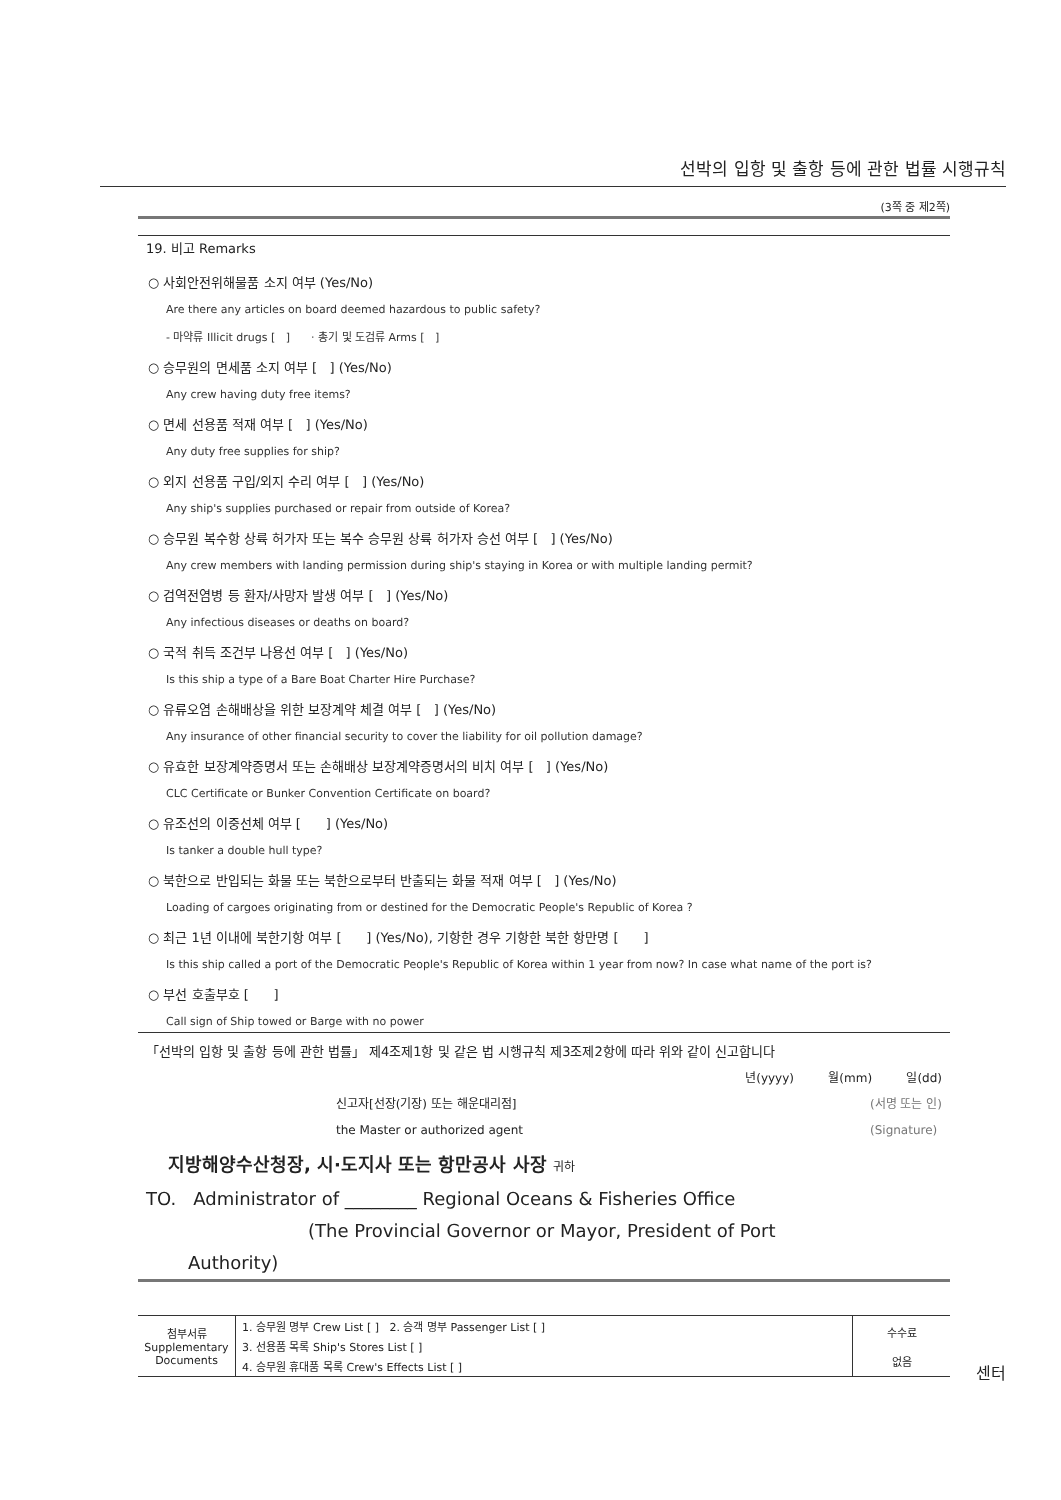선박의 입항 및 출항 등에 관한 법률 시행규칙
(3쪽 중 제2쪽)
19. 비고 Remarks
○ 사회안전위해물품 소지 여부 (Yes/No)
Are there any articles on board deemed hazardous to public safety?
- 마약류 Illicit drugs [ ] · 총기 및 도검류 Arms [ ]
○ 승무원의 면세품 소지 여부 [ ] (Yes/No)
Any crew having duty free items?
○ 면세 선용품 적재 여부 [ ] (Yes/No)
Any duty free supplies for ship?
○ 외지 선용품 구입/외지 수리 여부 [ ] (Yes/No)
Any ship's supplies purchased or repair from outside of Korea?
○ 승무원 복수항 상륙 허가자 또는 복수 승무원 상륙 허가자 승선 여부 [ ] (Yes/No)
Any crew members with landing permission during ship's staying in Korea or with multiple landing permit?
○ 검역전염병 등 환자/사망자 발생 여부 [ ] (Yes/No)
Any infectious diseases or deaths on board?
○ 국적 취득 조건부 나용선 여부 [ ] (Yes/No)
Is this ship a type of a Bare Boat Charter Hire Purchase?
○ 유류오염 손해배상을 위한 보장계약 체결 여부 [ ] (Yes/No)
Any insurance of other financial security to cover the liability for oil pollution damage?
○ 유효한 보장계약증명서 또는 손해배상 보장계약증명서의 비치 여부 [ ] (Yes/No)
CLC Certificate or Bunker Convention Certificate on board?
○ 유조선의 이중선체 여부 [ ] (Yes/No)
Is tanker a double hull type?
○ 북한으로 반입되는 화물 또는 북한으로부터 반출되는 화물 적재 여부 [ ] (Yes/No)
Loading of cargoes originating from or destined for the Democratic People's Republic of Korea ?
○ 최근 1년 이내에 북한기항 여부 [ ] (Yes/No), 기항한 경우 기항한 북한 항만명 [ ]
Is this ship called a port of the Democratic People's Republic of Korea within 1 year from now? In case what name of the port is?
○ 부선 호출부호 [ ]
Call sign of Ship towed or Barge with no power
「선박의 입항 및 출항 등에 관한 법률」 제4조제1항 및 같은 법 시행규칙 제3조제2항에 따라 위와 같이 신고합니다
년(yyyy) 월(mm) 일(dd)
신고자[선장(기장) 또는 해운대리점]
the Master or authorized agent (서명 또는 인)
(Signature)
지방해양수산청장, 시·도지사 또는 항만공사 사장 귀하
TO. Administrator of ________ Regional Oceans & Fisheries Office
(The Provincial Governor or Mayor, President of Port
Authority)
| 첨부서류 Supplementary Documents | 1. 승무원 명부 Crew List [ ] 2. 승객 명부 Passenger List [ ] | 수수료 없음 |
| | 3. 선용품 목록 Ship's Stores List [ ] | |
| | 4. 승무원 휴대품 목록 Crew's Effects List [ ] | |
센터